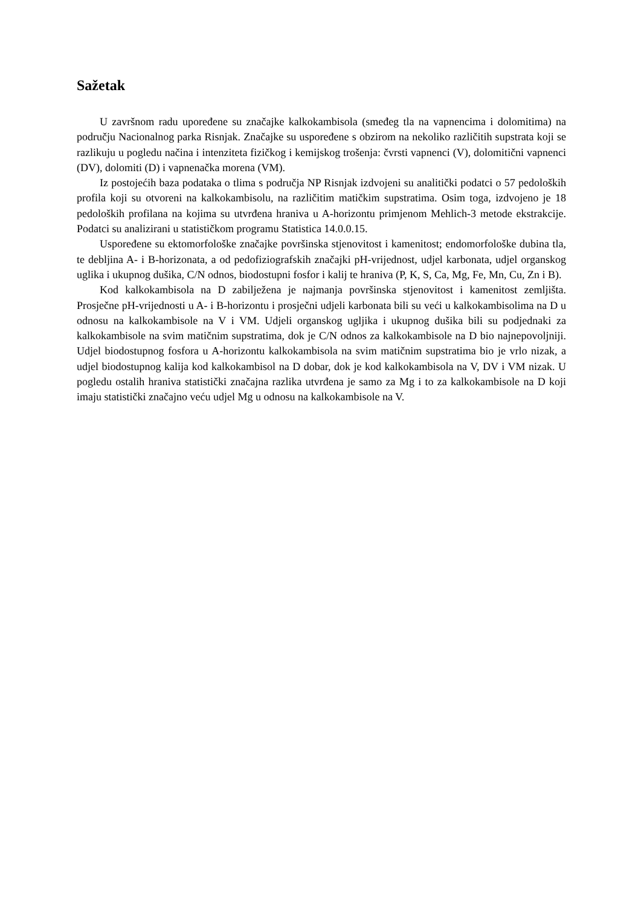Sažetak
U završnom radu upoređene su značajke kalkokambisola (smeđeg tla na vapnencima i dolomitima) na području Nacionalnog parka Risnjak. Značajke su uspoređene s obzirom na nekoliko različitih supstrata koji se razlikuju u pogledu načina i intenziteta fizičkog i kemijskog trošenja: čvrsti vapnenci (V), dolomitični vapnenci (DV), dolomiti (D) i vapnenačka morena (VM).
Iz postojećih baza podataka o tlima s područja NP Risnjak izdvojeni su analitički podatci o 57 pedoloških profila koji su otvoreni na kalkokambisolu, na različitim matičkim supstratima. Osim toga, izdvojeno je 18 pedoloških profilana na kojima su utvrđena hraniva u A-horizontu primjenom Mehlich-3 metode ekstrakcije. Podatci su analizirani u statističkom programu Statistica 14.0.0.15.
Uspoređene su ektomorfološke značajke površinska stjenovitost i kamenitost; endomorfološke dubina tla, te debljina A- i B-horizonata, a od pedofiziografskih značajki pH-vrijednost, udjel karbonata, udjel organskog uglika i ukupnog dušika, C/N odnos, biodostupni fosfor i kalij te hraniva (P, K, S, Ca, Mg, Fe, Mn, Cu, Zn i B).
Kod kalkokambisola na D zabilježena je najmanja površinska stjenovitost i kamenitost zemljišta. Prosječne pH-vrijednosti u A- i B-horizontu i prosječni udjeli karbonata bili su veći u kalkokambisolima na D u odnosu na kalkokambisole na V i VM. Udjeli organskog ugljika i ukupnog dušika bili su podjednaki za kalkokambisole na svim matičnim supstratima, dok je C/N odnos za kalkokambisole na D bio najnepovoljniji. Udjel biodostupnog fosfora u A-horizontu kalkokambisola na svim matičnim supstratima bio je vrlo nizak, a udjel biodostupnog kalija kod kalkokambisol na D dobar, dok je kod kalkokambisola na V, DV i VM nizak. U pogledu ostalih hraniva statistički značajna razlika utvrđena je samo za Mg i to za kalkokambisole na D koji imaju statistički značajno veću udjel Mg u odnosu na kalkokambisole na V.